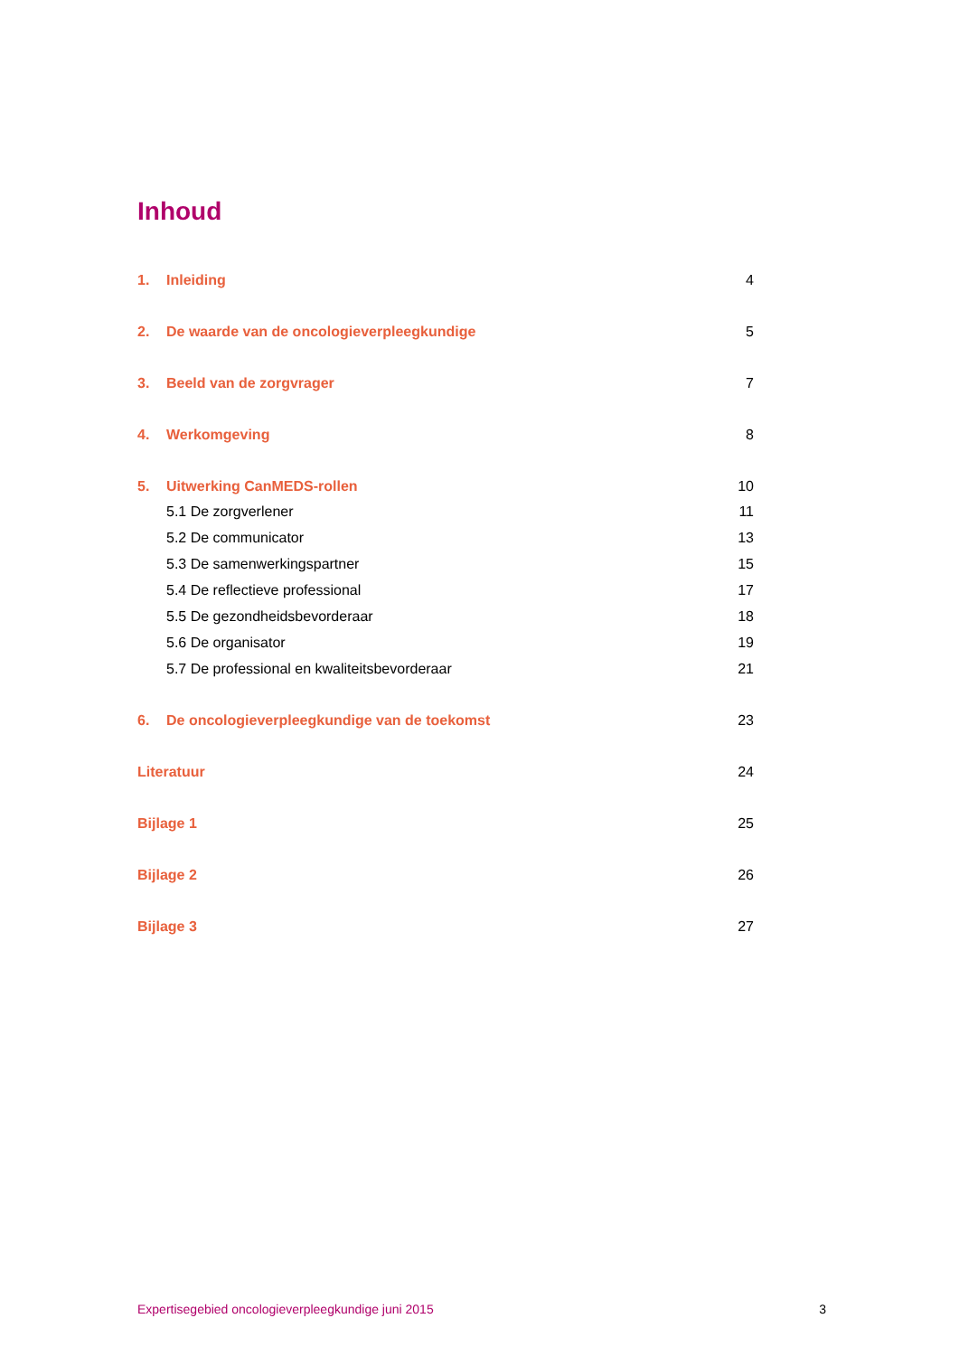Inhoud
1. Inleiding 4
2. De waarde van de oncologieverpleegkundige 5
3. Beeld van de zorgvrager 7
4. Werkomgeving 8
5. Uitwerking CanMEDS-rollen 10
5.1 De zorgverlener 11
5.2 De communicator 13
5.3 De samenwerkingspartner 15
5.4 De reflectieve professional 17
5.5 De gezondheidsbevorderaar 18
5.6 De organisator 19
5.7 De professional en kwaliteitsbevorderaar 21
6. De oncologieverpleegkundige van de toekomst 23
Literatuur 24
Bijlage 1 25
Bijlage 2 26
Bijlage 3 27
Expertisegebied oncologieverpleegkundige juni 2015 3